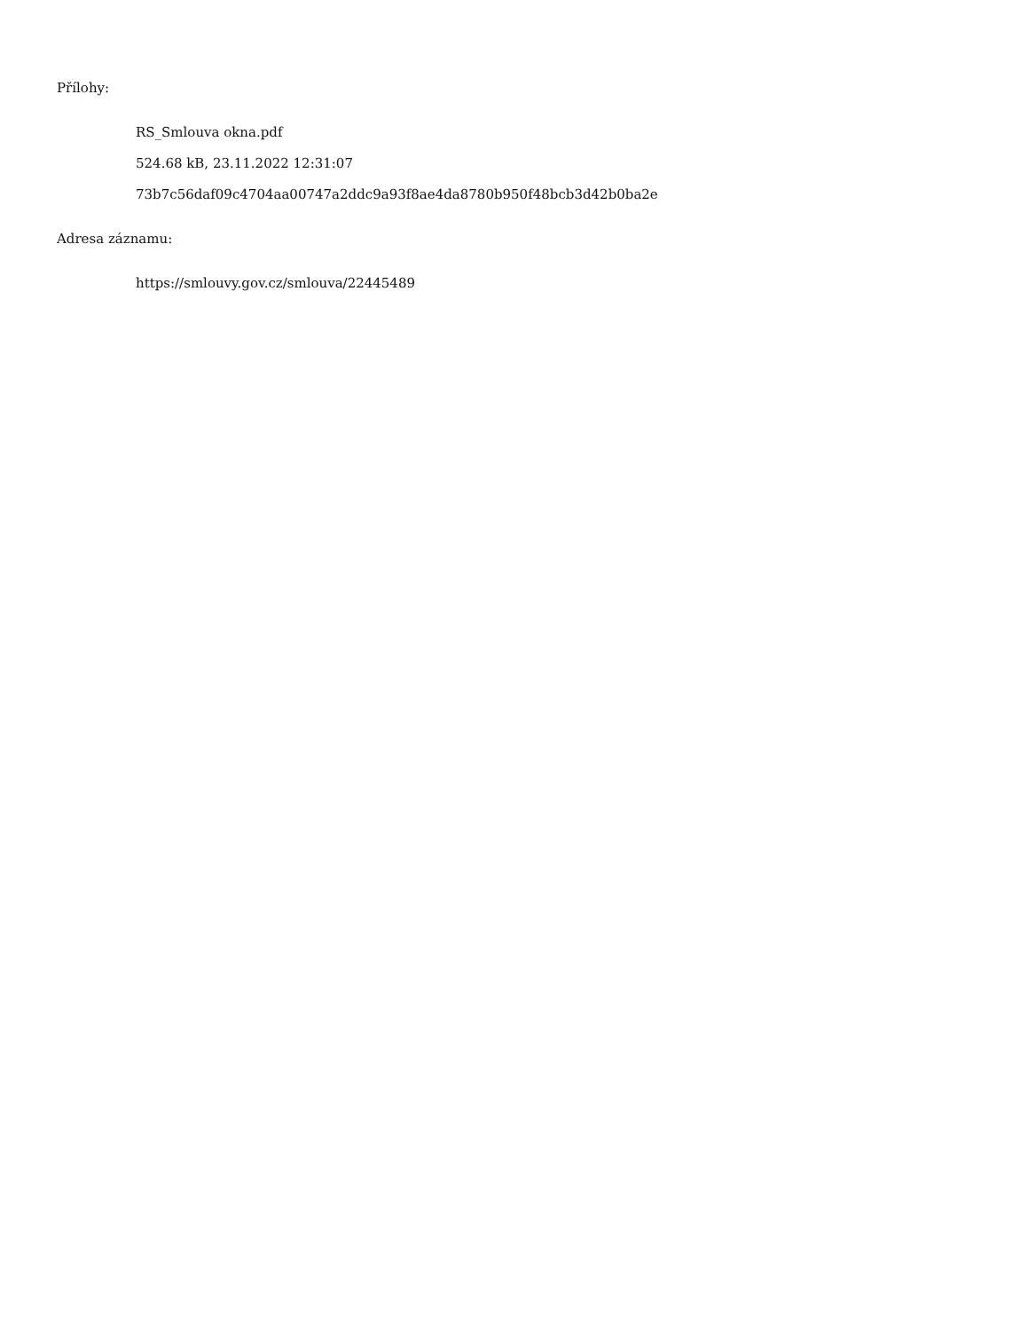Přílohy:
RS_Smlouva okna.pdf
524.68 kB, 23.11.2022 12:31:07
73b7c56daf09c4704aa00747a2ddc9a93f8ae4da8780b950f48bcb3d42b0ba2e
Adresa záznamu:
https://smlouvy.gov.cz/smlouva/22445489